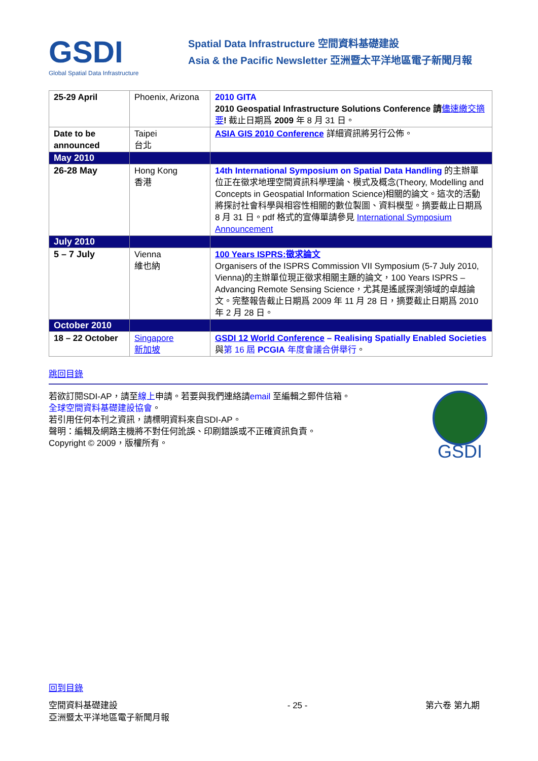GSDI
Global Spatial Data Infrastructure
Spatial Data Infrastructure 空間資料基礎建設
Asia & the Pacific Newsletter 亞洲暨太平洋地區電子新聞月報
| 25-29 April | Phoenix, Arizona | 2010 GITA 2010 Geospatial Infrastructure Solutions Conference 請 儘速繳交摘要 ! 截止日期爲 2009 年 8 月 31 日。 |
| Date to be announced | Taipei 台北 | ASIA GIS 2010 Conference 詳細資訊將另行公佈。 |
| May 2010 | | |
| 26-28 May | Hong Kong 香港 | 14th International Symposium on Spatial Data Handling 的主辦單位正在徵求地理空間資訊科學理論、模式及概念(Theory, Modelling and Concepts in Geospatial Information Science)相關的論文。這次的活動將探討社會科學與相容性相關的數位製圖、資料模型。摘要截止日期爲 8 月 31 日。pdf 格式的宣傳單請參見 International Symposium Announcement |
| July 2010 | | |
| 5 – 7 July | Vienna 維也納 | 100 Years ISPRS:徵求論文 Organisers of the ISPRS Commission VII Symposium (5-7 July 2010, Vienna)的主辦單位現正徵求相關主題的論文，100 Years ISPRS – Advancing Remote Sensing Science，尤其是遙感探測領域的卓越論文。完整報告截止日期爲 2009 年 11 月 28 日，摘要截止日期爲 2010 年 2 月 28 日。 |
| October 2010 | | |
| 18 – 22 October | Singapore 新加坡 | GSDI 12 World Conference – Realising Spatially Enabled Societies 與 第 16 屆 PCGIA 年度會議合併舉行 。 |
跳回目錄
若欲訂閱SDI-AP，請至線上申請。若要與我們連絡請email 至編輯之郵件信箱。
全球空間資料基礎建設協會。
若引用任何本刊之資訊，請標明資料來自SDI-AP。
聲明：編輯及網路主機將不對任何訛誤、印刷錯誤或不正確資訊負責。
Copyright © 2009，版權所有。
GSDI
回到目錄
空間資料基礎建設
亞洲暨太平洋地區電子新聞月報
- 25 - 第六卷 第九期